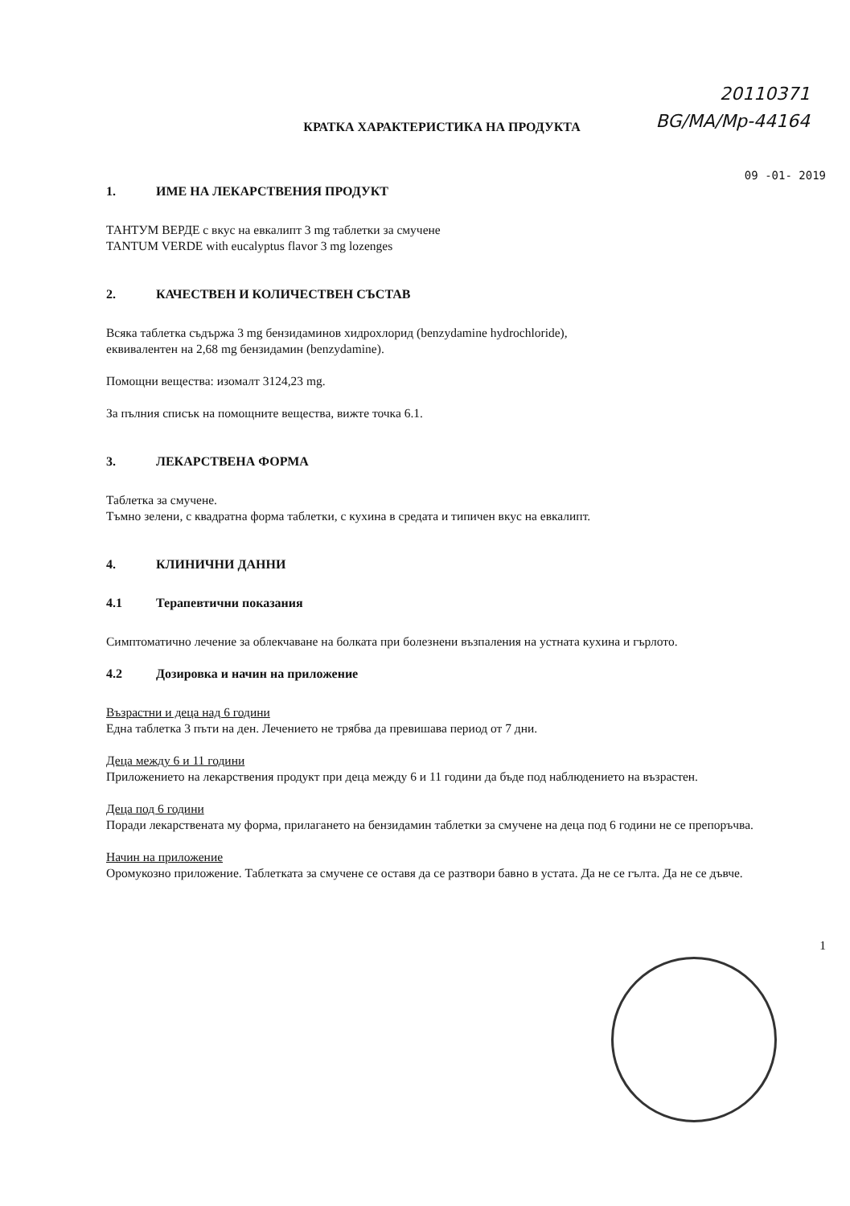20110371
BG/MA/Mp-44164
КРАТКА ХАРАКТЕРИСТИКА НА ПРОДУКТА
09 -01- 2019
1. ИМЕ НА ЛЕКАРСТВЕНИЯ ПРОДУКТ
ТАНТУМ ВЕРДЕ с вкус на евкалипт 3 mg таблетки за смучене
TANTUM VERDE with eucalyptus flavor 3 mg lozenges
2. КАЧЕСТВЕН И КОЛИЧЕСТВЕН СЪСТАВ
Всяка таблетка съдържа 3 mg бензидаминов хидрохлорид (benzydamine hydrochloride),
еквивалентен на 2,68 mg бензидамин (benzydamine).
Помощни вещества: изомалт 3124,23 mg.
За пълния списък на помощните вещества, вижте точка 6.1.
3. ЛЕКАРСТВЕНА ФОРМА
Таблетка за смучене.
Тъмно зелени, с квадратна форма таблетки, с кухина в средата и типичен вкус на евкалипт.
4. КЛИНИЧНИ ДАННИ
4.1 Терапевтични показания
Симптоматично лечение за облекчаване на болката при болезнени възпаления на устната кухина и гърлото.
4.2 Дозировка и начин на приложение
Възрастни и деца над 6 години
Една таблетка 3 пъти на ден. Лечението не трябва да превишава период от 7 дни.
Деца между 6 и 11 години
Приложението на лекарствения продукт при деца между 6 и 11 години да бъде под наблюдението на възрастен.
Деца под 6 години
Поради лекарствената му форма, прилагането на бензидамин таблетки за смучене на деца под 6 години не се препоръчва.
Начин на приложение
Оромукозно приложение. Таблетката за смучене се оставя да се разтвори бавно в устата. Да не се гълта. Да не се дъвче.
1